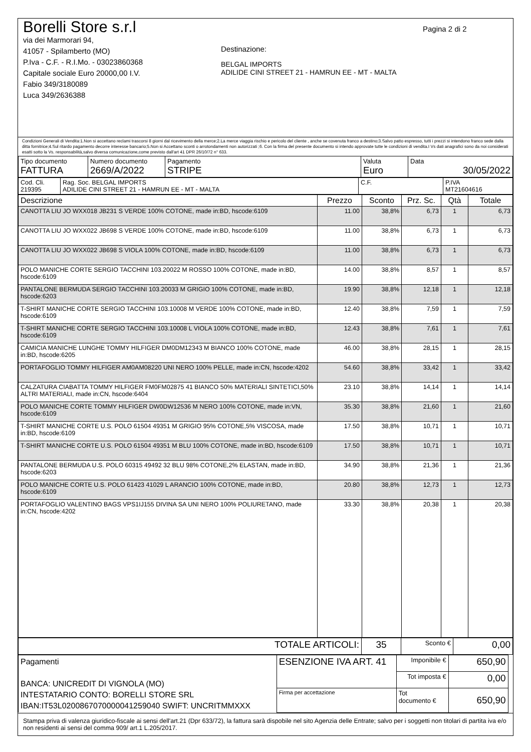Borelli Store s.r.l
via dei Marmorari 94,
41057 - Spilamberto (MO)
P.Iva - C.F. - R.I.Mo. - 03023860368
Capitale sociale Euro 20000,00 I.V.
Fabio 349/3180089
Luca 349/2636388
Destinazione:
BELGAL IMPORTS
ADILIDE CINI STREET 21 - HAMRUN EE - MT - MALTA
Pagina 2 di 2
Condizioni Generali di Vendita:1.Non si accettano reclami trascorsi 8 giorni dal ricevimento della merce;2.La merce viaggia rischio e pericolo del cliente , anche se covenuta franco a destino;3.Salvo patto espresso, tutti i prezzi si intendono franco sede dalla ditta fornitrice;4.Sul ritardo pagamento decorre interesse bancario;5.Non si Accettano sconti o arrotondamenti non autorizzati ;6. Con la firma del presente documento si intendo approvate tutte le condizioni di vendita.I Vs dati anagrafici sono da noi considerati esatti sotto la Vs. responsabilità,salvo diversa comunicazione,come previsto dall'art 41 DPR 26/10/72 n° 633.
| Tipo documento FATTURA | Numero documento 2669/A/2022 | Pagamento STRIPE | Valuta Euro | Data 30/05/2022 |
| Cod. Cli. 219395 | Rag. Soc. BELGAL IMPORTS ADILIDE CINI STREET 21 - HAMRUN EE - MT - MALTA | C.F. | P.IVA MT21604616 |
| Descrizione | Prezzo | Sconto | Prz. Sc. | Qtà | Totale |
| --- | --- | --- | --- | --- | --- |
| CANOTTA LIU JO WXX018 JB231 S VERDE 100% COTONE, made in:BD, hscode:6109 | 11.00 | 38,8% | 6,73 | 1 | 6,73 |
| CANOTTA LIU JO WXX022 JB698 S VERDE 100% COTONE, made in:BD, hscode:6109 | 11.00 | 38,8% | 6,73 | 1 | 6,73 |
| CANOTTA LIU JO WXX022 JB698 S VIOLA 100% COTONE, made in:BD, hscode:6109 | 11.00 | 38,8% | 6,73 | 1 | 6,73 |
| POLO MANICHE CORTE SERGIO TACCHINI 103.20022 M ROSSO 100% COTONE, made in:BD, hscode:6109 | 14.00 | 38,8% | 8,57 | 1 | 8,57 |
| PANTALONE BERMUDA SERGIO TACCHINI 103.20033 M GRIGIO 100% COTONE, made in:BD, hscode:6203 | 19.90 | 38,8% | 12,18 | 1 | 12,18 |
| T-SHIRT MANICHE CORTE SERGIO TACCHINI 103.10008 M VERDE 100% COTONE, made in:BD, hscode:6109 | 12.40 | 38,8% | 7,59 | 1 | 7,59 |
| T-SHIRT MANICHE CORTE SERGIO TACCHINI 103.10008 L VIOLA 100% COTONE, made in:BD, hscode:6109 | 12.43 | 38,8% | 7,61 | 1 | 7,61 |
| CAMICIA MANICHE LUNGHE TOMMY HILFIGER DM0DM12343 M BIANCO 100% COTONE, made in:BD, hscode:6205 | 46.00 | 38,8% | 28,15 | 1 | 28,15 |
| PORTAFOGLIO TOMMY HILFIGER AM0AM08220 UNI NERO 100% PELLE, made in:CN, hscode:4202 | 54.60 | 38,8% | 33,42 | 1 | 33,42 |
| CALZATURA CIABATTA TOMMY HILFIGER FM0FM02875 41 BIANCO 50% MATERIALI SINTETICI,50% ALTRI MATERIALI, made in:CN, hscode:6404 | 23.10 | 38,8% | 14,14 | 1 | 14,14 |
| POLO MANICHE CORTE TOMMY HILFIGER DW0DW12536 M NERO 100% COTONE, made in:VN, hscode:6109 | 35.30 | 38,8% | 21,60 | 1 | 21,60 |
| T-SHIRT MANICHE CORTE U.S. POLO 61504 49351 M GRIGIO 95% COTONE,5% VISCOSA, made in:BD, hscode:6109 | 17.50 | 38,8% | 10,71 | 1 | 10,71 |
| T-SHIRT MANICHE CORTE U.S. POLO 61504 49351 M BLU 100% COTONE, made in:BD, hscode:6109 | 17.50 | 38,8% | 10,71 | 1 | 10,71 |
| PANTALONE BERMUDA U.S. POLO 60315 49492 32 BLU 98% COTONE,2% ELASTAN, made in:BD, hscode:6203 | 34.90 | 38,8% | 21,36 | 1 | 21,36 |
| POLO MANICHE CORTE U.S. POLO 61423 41029 L ARANCIO 100% COTONE, made in:BD, hscode:6109 | 20.80 | 38,8% | 12,73 | 1 | 12,73 |
| PORTAFOGLIO VALENTINO BAGS VPS1IJ155 DIVINA SA UNI NERO 100% POLIURETANO, made in:CN, hscode:4202 | 33.30 | 38,8% | 20,38 | 1 | 20,38 |
| TOTALE ARTICOLI: | 35 | Sconto € | 0,00 |
| Pagamenti BANCA: UNICREDIT DI VIGNOLA (MO) INTESTATARIO CONTO: BORELLI STORE SRL IBAN:IT53L0200867070000041259040 SWIFT: UNCRITMMXXX | ESENZIONE IVA ART. 41 | Imponibile € | 650,90 | |
| | | Tot imposta € | 0,00 | |
| | Firma per accettazione | Tot documento € | 650,90 | |
Stampa priva di valenza giuridico-fiscale ai sensi dell'art.21 (Dpr 633/72), la fattura sarà dispobile nel sito Agenzia delle Entrate; salvo per i soggetti non titolari di partita iva e/o non residenti ai sensi del comma 909/ art.1 L.205/2017.